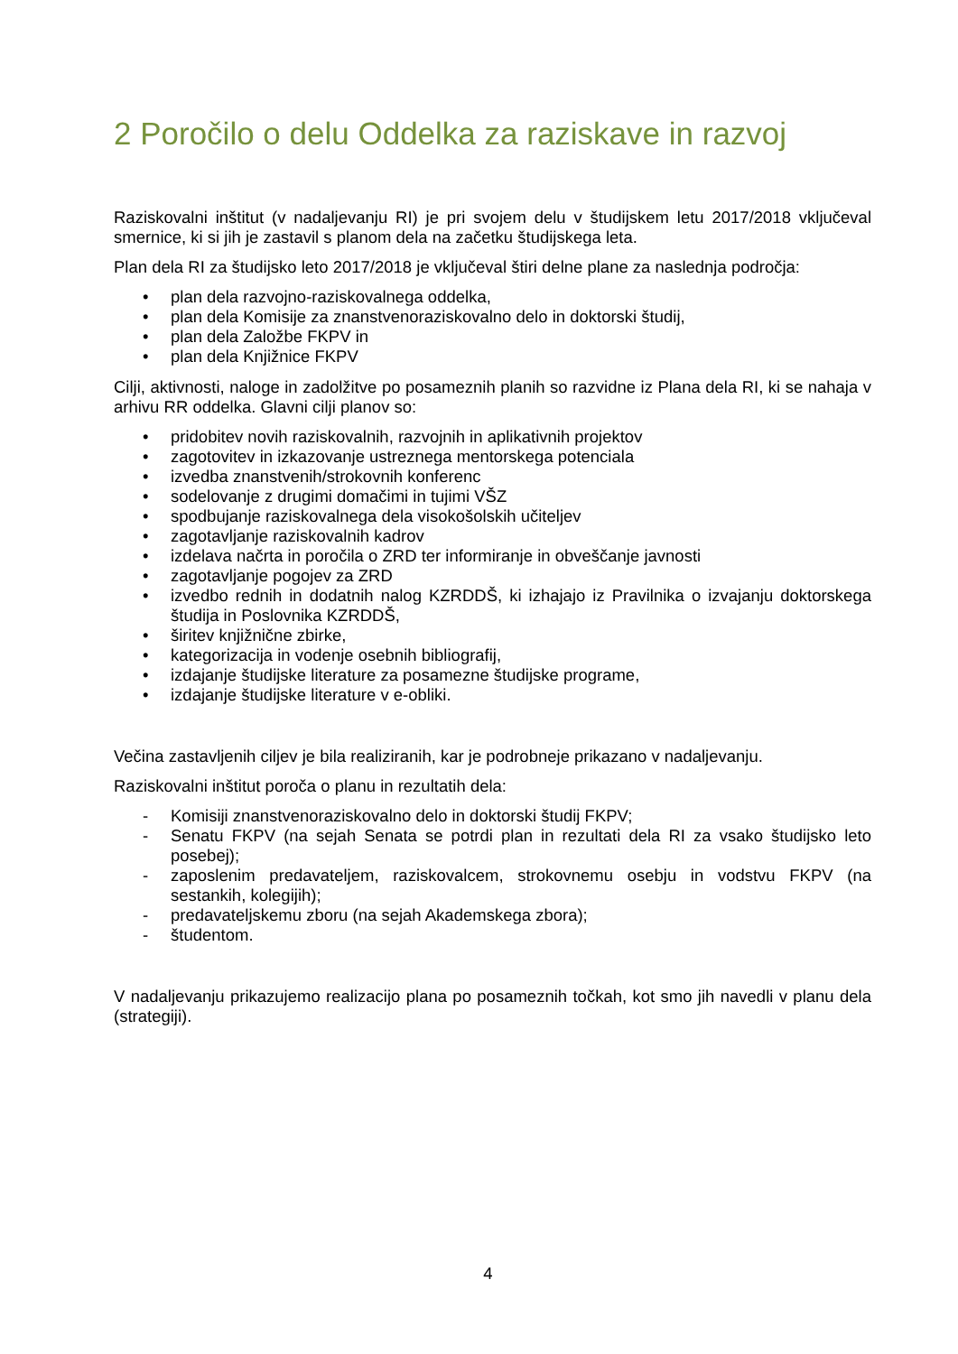2 Poročilo o delu Oddelka za raziskave in razvoj
Raziskovalni inštitut (v nadaljevanju RI) je pri svojem delu v študijskem letu 2017/2018 vključeval smernice, ki si jih je zastavil s planom dela na začetku študijskega leta.
Plan dela RI za študijsko leto 2017/2018 je vključeval štiri delne plane za naslednja področja:
• plan dela razvojno-raziskovalnega oddelka,
• plan dela Komisije za znanstvenoraziskovalno delo in doktorski študij,
• plan dela Založbe FKPV in
• plan dela Knjižnice FKPV
Cilji, aktivnosti, naloge in zadolžitve po posameznih planih so razvidne iz Plana dela RI, ki se nahaja v arhivu RR oddelka. Glavni cilji planov so:
• pridobitev novih raziskovalnih, razvojnih in aplikativnih projektov
• zagotovitev in izkazovanje ustreznega mentorskega potenciala
• izvedba znanstvenih/strokovnih konferenc
• sodelovanje z drugimi domačimi in tujimi VŠZ
• spodbujanje raziskovalnega dela visokošolskih učiteljev
• zagotavljanje raziskovalnih kadrov
• izdelava načrta in poročila o ZRD ter informiranje in obveščanje javnosti
• zagotavljanje pogojev za ZRD
• izvedbo rednih in dodatnih nalog KZRDDŠ, ki izhajajo iz Pravilnika o izvajanju doktorskega študija in Poslovnika KZRDDŠ,
• širitev knjižnične zbirke,
• kategorizacija in vodenje osebnih bibliografij,
• izdajanje študijske literature za posamezne študijske programe,
• izdajanje študijske literature v e-obliki.
Večina zastavljenih ciljev je bila realiziranih, kar je podrobneje prikazano v nadaljevanju.
Raziskovalni inštitut poroča o planu in rezultatih dela:
- Komisiji znanstvenoraziskovalno delo in doktorski študij FKPV;
- Senatu FKPV (na sejah Senata se potrdi plan in rezultati dela RI za vsako študijsko leto posebej);
- zaposlenim predavateljem, raziskovalcem, strokovnemu osebju in vodstvu FKPV (na sestankih, kolegijih);
- predavateljskemu zboru (na sejah Akademskega zbora);
- študentom.
V nadaljevanju prikazujemo realizacijo plana po posameznih točkah, kot smo jih navedli v planu dela (strategiji).
4